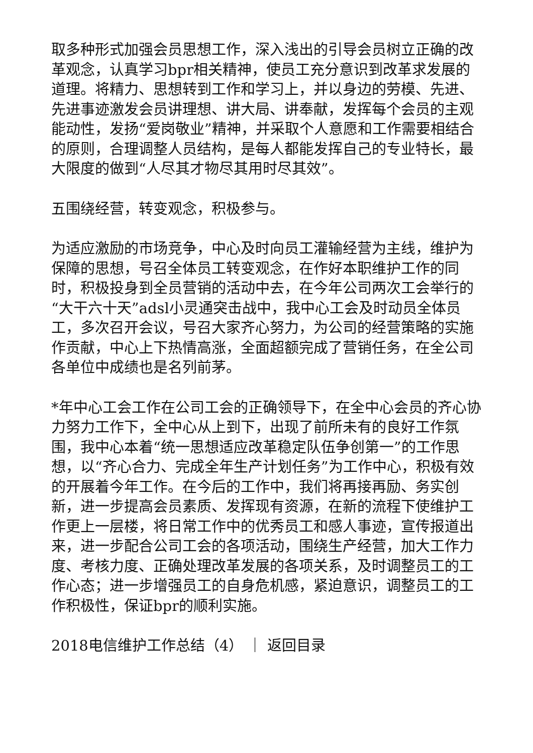取多种形式加强会员思想工作，深入浅出的引导会员树立正确的改革观念，认真学习bpr相关精神，使员工充分意识到改革求发展的道理。将精力、思想转到工作和学习上，并以身边的劳模、先进、先进事迹激发会员讲理想、讲大局、讲奉献，发挥每个会员的主观能动性，发扬“爱岗敬业”精神，并采取个人意愿和工作需要相结合的原则，合理调整人员结构，是每人都能发挥自己的专业特长，最大限度的做到“人尽其才物尽其用时尽其效”。
五围绕经营，转变观念，积极参与。
为适应激励的市场竞争，中心及时向员工灌输经营为主线，维护为保障的思想，号召全体员工转变观念，在作好本职维护工作的同时，积极投身到全员营销的活动中去，在今年公司两次工会举行的“大干六十天”adsl小灵通突击战中，我中心工会及时动员全体员工，多次召开会议，号召大家齐心努力，为公司的经营策略的实施作贡献，中心上下热情高涨，全面超额完成了营销任务，在全公司各单位中成绩也是名列前茅。
*年中心工会工作在公司工会的正确领导下，在全中心会员的齐心协力努力工作下，全中心从上到下，出现了前所未有的良好工作氛围，我中心本着“统一思想适应改革稳定队伍争创第一”的工作思想，以“齐心合力、完成全年生产计划任务”为工作中心，积极有效的开展着今年工作。在今后的工作中，我们将再接再励、务实创新，进一步提高会员素质、发挥现有资源，在新的流程下使维护工作更上一层楼，将日常工作中的优秀员工和感人事迹，宣传报道出来，进一步配合公司工会的各项活动，围绕生产经营，加大工作力度、考核力度、正确处理改革发展的各项关系，及时调整员工的工作心态；进一步增强员工的自身危机感，紧迫意识，调整员工的工作积极性，保证bpr的顺利实施。
2018电信维护工作总结（4） ｜ 返回目录